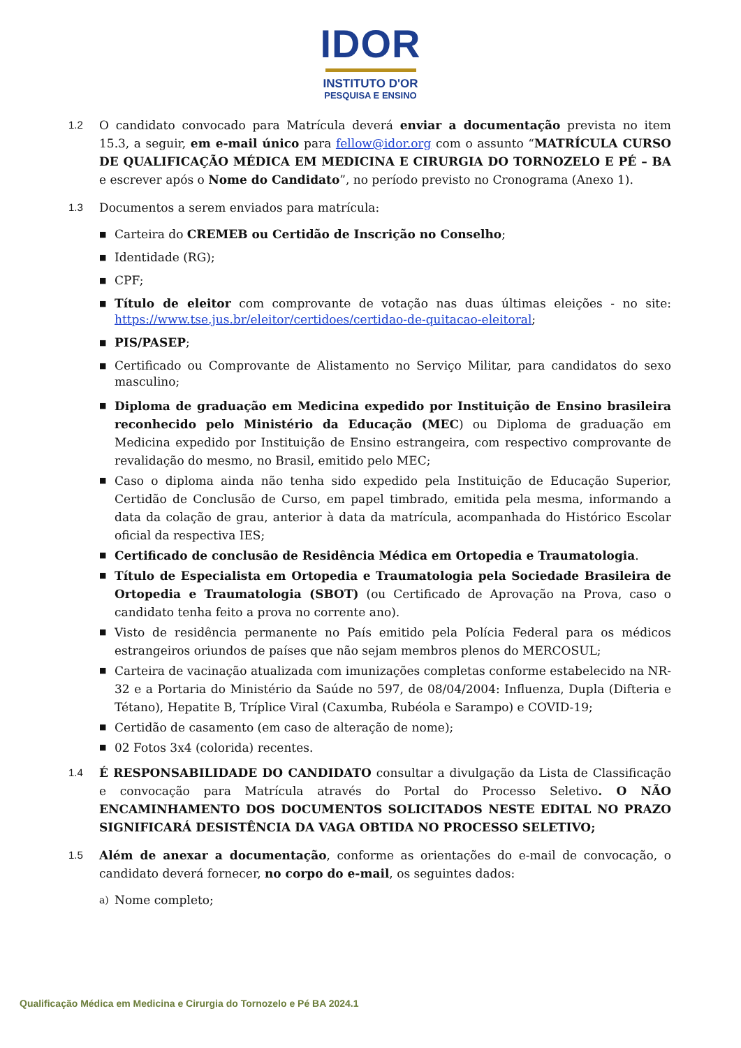IDOR
INSTITUTO D'OR
PESQUISA E ENSINO
1.2 O candidato convocado para Matrícula deverá enviar a documentação prevista no item 15.3, a seguir, em e-mail único para fellow@idor.org com o assunto “MATRÍCULA CURSO DE QUALIFICAÇÃO MÉDICA EM MEDICINA E CIRURGIA DO TORNOZELO E PÉ – BA e escrever após o Nome do Candidato”, no período previsto no Cronograma (Anexo 1).
1.3 Documentos a serem enviados para matrícula:
■ Carteira do CREMEB ou Certidão de Inscrição no Conselho;
■ Identidade (RG);
■ CPF;
■ Título de eleitor com comprovante de votação nas duas últimas eleições - no site: https://www.tse.jus.br/eleitor/certidoes/certidao-de-quitacao-eleitoral;
■ PIS/PASEP;
■ Certificado ou Comprovante de Alistamento no Serviço Militar, para candidatos do sexo masculino;
■ Diploma de graduação em Medicina expedido por Instituição de Ensino brasileira reconhecido pelo Ministério da Educação (MEC) ou Diploma de graduação em Medicina expedido por Instituição de Ensino estrangeira, com respectivo comprovante de revalidação do mesmo, no Brasil, emitido pelo MEC;
■ Caso o diploma ainda não tenha sido expedido pela Instituição de Educação Superior, Certidão de Conclusão de Curso, em papel timbrado, emitida pela mesma, informando a data da colação de grau, anterior à data da matrícula, acompanhada do Histórico Escolar oficial da respectiva IES;
■ Certificado de conclusão de Residência Médica em Ortopedia e Traumatologia.
■ Título de Especialista em Ortopedia e Traumatologia pela Sociedade Brasileira de Ortopedia e Traumatologia (SBOT) (ou Certificado de Aprovação na Prova, caso o candidato tenha feito a prova no corrente ano).
■ Visto de residência permanente no País emitido pela Polícia Federal para os médicos estrangeiros oriundos de países que não sejam membros plenos do MERCOSUL;
■ Carteira de vacinação atualizada com imunizações completas conforme estabelecido na NR-32 e a Portaria do Ministério da Saúde no 597, de 08/04/2004: Influenza, Dupla (Difteria e Tétano), Hepatite B, Tríplice Viral (Caxumba, Rubéola e Sarampo) e COVID-19;
■ Certidão de casamento (em caso de alteração de nome);
■ 02 Fotos 3x4 (colorida) recentes.
1.4 É RESPONSABILIDADE DO CANDIDATO consultar a divulgação da Lista de Classificação e convocação para Matrícula através do Portal do Processo Seletivo. O NÃO ENCAMINHAMENTO DOS DOCUMENTOS SOLICITADOS NESTE EDITAL NO PRAZO SIGNIFICARÁ DESISTÊNCIA DA VAGA OBTIDA NO PROCESSO SELETIVO;
1.5 Além de anexar a documentação, conforme as orientações do e-mail de convocação, o candidato deverá fornecer, no corpo do e-mail, os seguintes dados:
a) Nome completo;
Qualificação Médica em Medicina e Cirurgia do Tornozelo e Pé BA 2024.1